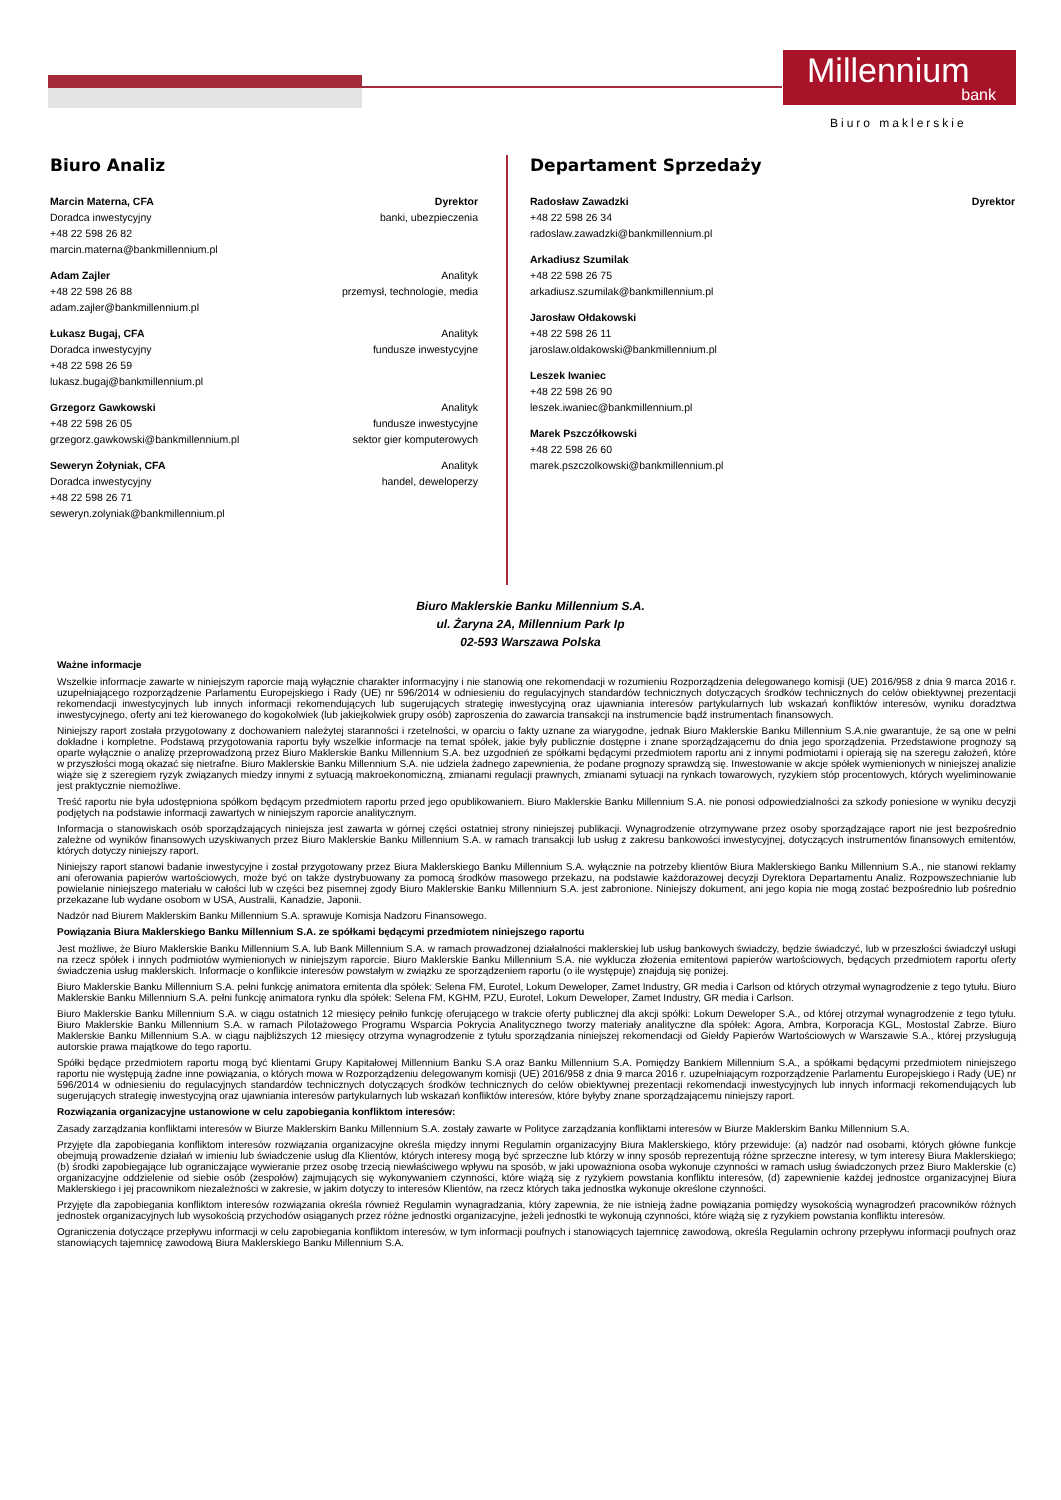Millennium
bank
Biuro maklerskie
Biuro Analiz
Marcin Materna, CFA
Doradca inwestycyjny
+48 22 598 26 82
marcin.materna@bankmillennium.pl
Dyrektor
banki, ubezpieczenia
Adam Zajler
+48 22 598 26 88
adam.zajler@bankmillennium.pl
Analityk
przemysł, technologie, media
Łukasz Bugaj, CFA
Doradca inwestycyjny
+48 22 598 26 59
lukasz.bugaj@bankmillennium.pl
Analityk
fundusze inwestycyjne
Grzegorz Gawkowski
+48 22 598 26 05
grzegorz.gawkowski@bankmillennium.pl
Analityk
fundusze inwestycyjne
sektor gier komputerowych
Seweryn Żołyniak, CFA
Doradca inwestycyjny
+48 22 598 26 71
seweryn.zolyniak@bankmillennium.pl
Analityk
handel, deweloperzy
Departament Sprzedaży
Radosław Zawadzki
+48 22 598 26 34
radoslaw.zawadzki@bankmillennium.pl
Dyrektor
Arkadiusz Szumilak
+48 22 598 26 75
arkadiusz.szumilak@bankmillennium.pl
Jarosław Ołdakowski
+48 22 598 26 11
jaroslaw.oldakowski@bankmillennium.pl
Leszek Iwaniec
+48 22 598 26 90
leszek.iwaniec@bankmillennium.pl
Marek Pszczółkowski
+48 22 598 26 60
marek.pszczolkowski@bankmillennium.pl
Biuro Maklerskie Banku Millennium S.A.
ul. Żaryna 2A, Millennium Park Ip
02-593 Warszawa Polska
Ważne informacje
Wszelkie informacje zawarte w niniejszym raporcie mają wyłącznie charakter informacyjny i nie stanowią one rekomendacji w rozumieniu Rozporządzenia delegowanego komisji (UE) 2016/958 z dnia 9 marca 2016 r. uzupełniającego rozporządzenie Parlamentu Europejskiego i Rady (UE) nr 596/2014 w odniesieniu do regulacyjnych standardów technicznych dotyczących środków technicznych do celów obiektywnej prezentacji rekomendacji inwestycyjnych lub innych informacji rekomendujących lub sugerujących strategię inwestycyjną oraz ujawniania interesów partykularnych lub wskazań konfliktów interesów, wyniku doradztwa inwestycyjnego, oferty ani też kierowanego do kogokolwiek (lub jakiejkolwiek grupy osób) zaproszenia do zawarcia transakcji na instrumencie bądź instrumentach finansowych.
Niniejszy raport została przygotowany z dochowaniem należytej staranności i rzetelności, w oparciu o fakty uznane za wiarygodne, jednak Biuro Maklerskie Banku Millennium S.A.nie gwarantuje, że są one w pełni dokładne i kompletne. Podstawą przygotowania raportu były wszelkie informacje na temat spółek, jakie były publicznie dostępne i znane sporządzającemu do dnia jego sporządzenia. Przedstawione prognozy są oparte wyłącznie o analizę przeprowadzoną przez Biuro Maklerskie Banku Millennium S.A. bez uzgodnień ze spółkami będącymi przedmiotem raportu ani z innymi podmiotami i opierają się na szeregu założeń, które w przyszłości mogą okazać się nietrafne. Biuro Maklerskie Banku Millennium S.A. nie udziela żadnego zapewnienia, że podane prognozy sprawdzą się. Inwestowanie w akcje spółek wymienionych w niniejszej analizie wiąże się z szeregiem ryzyk związanych miedzy innymi z sytuacją makroekonomiczną, zmianami regulacji prawnych, zmianami sytuacji na rynkach towarowych, ryzykiem stóp procentowych, których wyeliminowanie jest praktycznie niemożliwe.
Treść raportu nie była udostępniona spółkom będącym przedmiotem raportu przed jego opublikowaniem. Biuro Maklerskie Banku Millennium S.A. nie ponosi odpowiedzialności za szkody poniesione w wyniku decyzji podjętych na podstawie informacji zawartych w niniejszym raporcie analitycznym.
Informacja o stanowiskach osób sporządzających niniejsza jest zawarta w górnej części ostatniej strony niniejszej publikacji. Wynagrodzenie otrzymywane przez osoby sporządzające raport nie jest bezpośrednio zależne od wyników finansowych uzyskiwanych przez Biuro Maklerskie Banku Millennium S.A. w ramach transakcji lub usług z zakresu bankowości inwestycyjnej, dotyczących instrumentów finansowych emitentów, których dotyczy niniejszy raport.
Niniejszy raport stanowi badanie inwestycyjne i został przygotowany przez Biura Maklerskiego Banku Millennium S.A. wyłącznie na potrzeby klientów Biura Maklerskiego Banku Millennium S.A., nie stanowi reklamy ani oferowania papierów wartościowych, może być on także dystrybuowany za pomocą środków masowego przekazu, na podstawie każdorazowej decyzji Dyrektora Departamentu Analiz. Rozpowszechnianie lub powielanie niniejszego materiału w całości lub w części bez pisemnej zgody Biuro Maklerskie Banku Millennium S.A. jest zabronione. Niniejszy dokument, ani jego kopia nie mogą zostać bezpośrednio lub pośrednio przekazane lub wydane osobom w USA, Australii, Kanadzie, Japonii.
Nadzór nad Biurem Maklerskim Banku Millennium S.A. sprawuje Komisja Nadzoru Finansowego.
Powiązania Biura Maklerskiego Banku Millennium S.A. ze spółkami będącymi przedmiotem niniejszego raportu
Jest możliwe, że Biuro Maklerskie Banku Millennium S.A. lub Bank Millennium S.A. w ramach prowadzonej działalności maklerskiej lub usług bankowych świadczy, będzie świadczyć, lub w przeszłości świadczył usługi na rzecz spółek i innych podmiotów wymienionych w niniejszym raporcie. Biuro Maklerskie Banku Millennium S.A. nie wyklucza złożenia emitentowi papierów wartościowych, będących przedmiotem raportu oferty świadczenia usług maklerskich. Informacje o konflikcie interesów powstałym w związku ze sporządzeniem raportu (o ile występuje) znajdują się poniżej.
Biuro Maklerskie Banku Millennium S.A. pełni funkcję animatora emitenta dla spółek: Selena FM, Eurotel, Lokum Deweloper, Zamet Industry, GR media i Carlson od których otrzymał wynagrodzenie z tego tytułu. Biuro Maklerskie Banku Millennium S.A. pełni funkcję animatora rynku dla spółek: Selena FM, KGHM, PZU, Eurotel, Lokum Deweloper, Zamet Industry, GR media i Carlson.
Biuro Maklerskie Banku Millennium S.A. w ciągu ostatnich 12 miesięcy pełniło funkcję oferującego w trakcie oferty publicznej dla akcji spółki: Lokum Deweloper S.A., od której otrzymał wynagrodzenie z tego tytułu. Biuro Maklerskie Banku Millennium S.A. w ramach Pilotażowego Programu Wsparcia Pokrycia Analitycznego tworzy materiały analityczne dla spółek: Agora, Ambra, Korporacja KGL, Mostostal Zabrze. Biuro Maklerskie Banku Millennium S.A. w ciągu najbliższych 12 miesięcy otrzyma wynagrodzenie z tytułu sporządzania niniejszej rekomendacji od Giełdy Papierów Wartościowych w Warszawie S.A., której przysługują autorskie prawa majątkowe do tego raportu.
Spółki będące przedmiotem raportu mogą być klientami Grupy Kapitałowej Millennium Banku S.A oraz Banku Millennium S.A. Pomiędzy Bankiem Millennium S.A., a spółkami będącymi przedmiotem niniejszego raportu nie występują żadne inne powiązania, o których mowa w Rozporządzeniu delegowanym komisji (UE) 2016/958 z dnia 9 marca 2016 r. uzupełniającym rozporządzenie Parlamentu Europejskiego i Rady (UE) nr 596/2014 w odniesieniu do regulacyjnych standardów technicznych dotyczących środków technicznych do celów obiektywnej prezentacji rekomendacji inwestycyjnych lub innych informacji rekomendujących lub sugerujących strategię inwestycyjną oraz ujawniania interesów partykularnych lub wskazań konfliktów interesów, które byłyby znane sporządzającemu niniejszy raport.
Rozwiązania organizacyjne ustanowione w celu zapobiegania konfliktom interesów:
Zasady zarządzania konfliktami interesów w Biurze Maklerskim Banku Millennium S.A. zostały zawarte w Polityce zarządzania konfliktami interesów w Biurze Maklerskim Banku Millennium S.A.
Przyjęte dla zapobiegania konfliktom interesów rozwiązania organizacyjne określa między innymi Regulamin organizacyjny Biura Maklerskiego, który przewiduje: (a) nadzór nad osobami, których główne funkcje obejmują prowadzenie działań w imieniu lub świadczenie usług dla Klientów, których interesy mogą być sprzeczne lub którzy w inny sposób reprezentują różne sprzeczne interesy, w tym interesy Biura Maklerskiego; (b) środki zapobiegające lub ograniczające wywieranie przez osobę trzecią niewłaściwego wpływu na sposób, w jaki upoważniona osoba wykonuje czynności w ramach usług świadczonych przez Biuro Maklerskie (c) organizacyjne oddzielenie od siebie osób (zespołów) zajmujących się wykonywaniem czynności, które wiążą się z ryzykiem powstania konfliktu interesów, (d) zapewnienie każdej jednostce organizacyjnej Biura Maklerskiego i jej pracownikom niezależności w zakresie, w jakim dotyczy to interesów Klientów, na rzecz których taka jednostka wykonuje określone czynności.
Przyjęte dla zapobiegania konfliktom interesów rozwiązania określa również Regulamin wynagradzania, który zapewnia, że nie istnieją żadne powiązania pomiędzy wysokością wynagrodzeń pracowników różnych jednostek organizacyjnych lub wysokością przychodów osiąganych przez różne jednostki organizacyjne, jeżeli jednostki te wykonują czynności, które wiążą się z ryzykiem powstania konfliktu interesów.
Ograniczenia dotyczące przepływu informacji w celu zapobiegania konfliktom interesów, w tym informacji poufnych i stanowiących tajemnicę zawodową, określa Regulamin ochrony przepływu informacji poufnych oraz stanowiących tajemnicę zawodową Biura Maklerskiego Banku Millennium S.A.